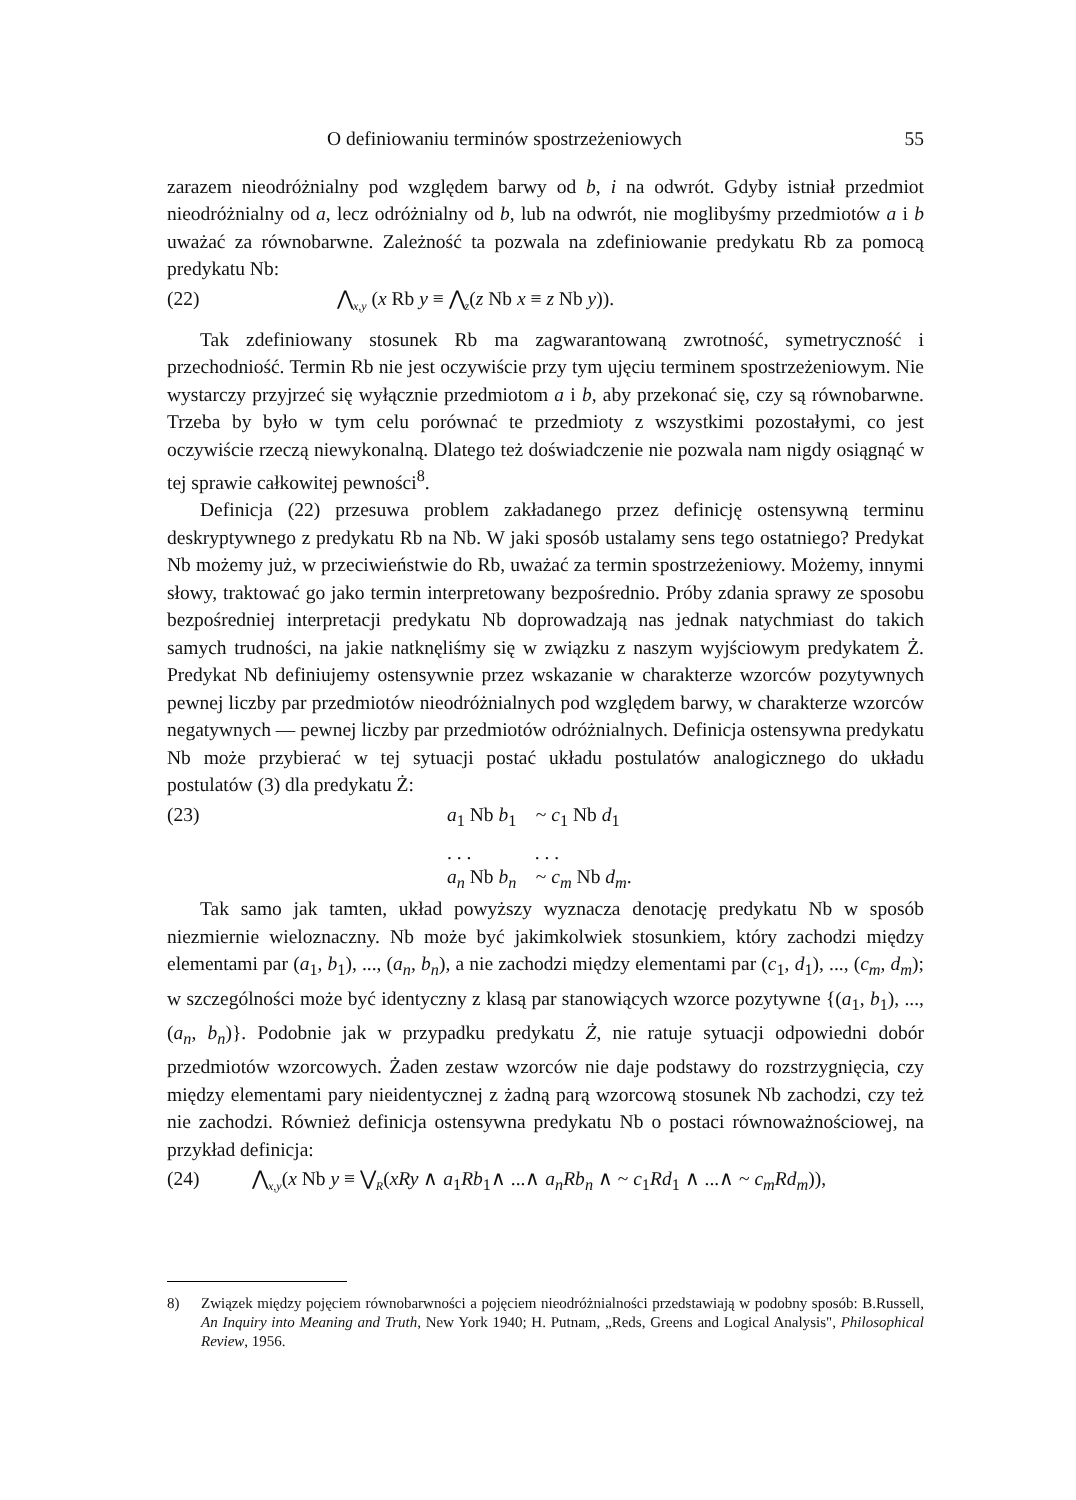O definiowaniu terminów spostrzeżeniowych 55
zarazem nieodróżnialny pod względem barwy od b, i na odwrót. Gdyby istniał przedmiot nieodróżnialny od a, lecz odróżnialny od b, lub na odwrót, nie moglibyśmy przedmiotów a i b uważać za równobarwne. Zależność ta pozwala na zdefiniowanie predykatu Rb za pomocą predykatu Nb:
(22) ⋀<sub>x,y</sub> (x Rb y ≡ ⋀<sub>z</sub>(z Nb x ≡ z Nb y)).
Tak zdefiniowany stosunek Rb ma zagwarantowaną zwrotność, symetryczność i przechodniość. Termin Rb nie jest oczywiście przy tym ujęciu terminem spostrzeżeniowym. Nie wystarczy przyjrzeć się wyłącznie przedmiotom a i b, aby przekonać się, czy są równobarwne. Trzeba by było w tym celu porównać te przedmioty z wszystkimi pozostałymi, co jest oczywiście rzeczą niewykonalną. Dlatego też doświadczenie nie pozwala nam nigdy osiągnąć w tej sprawie całkowitej pewności<sup>8</sup>.
Definicja (22) przesuwa problem zakładanego przez definicję ostensywną terminu deskryptywnego z predykatu Rb na Nb. W jaki sposób ustalamy sens tego ostatniego? Predykat Nb możemy już, w przeciwieństwie do Rb, uważać za termin spostrzeżeniowy. Możemy, innymi słowy, traktować go jako termin interpretowany bezpośrednio. Próby zdania sprawy ze sposobu bezpośredniej interpretacji predykatu Nb doprowadzają nas jednak natychmiast do takich samych trudności, na jakie natknęliśmy się w związku z naszym wyjściowym predykatem Ż. Predykat Nb definiujemy ostensywnie przez wskazanie w charakterze wzorców pozytywnych pewnej liczby par przedmiotów nieodróżnialnych pod względem barwy, w charakterze wzorców negatywnych — pewnej liczby par przedmiotów odróżnialnych. Definicja ostensywna predykatu Nb może przybierać w tej sytuacji postać układu postulatów analogicznego do układu postulatów (3) dla predykatu Ż:
(23) a<sub>1</sub> Nb b<sub>1</sub> ~ c<sub>1</sub> Nb d<sub>1</sub>
. . . . . .
a<sub>n</sub> Nb b<sub>n</sub> ~ c<sub>m</sub> Nb d<sub>m</sub>.
Tak samo jak tamten, układ powyższy wyznacza denotację predykatu Nb w sposób niezmiernie wieloznaczny. Nb może być jakimkolwiek stosunkiem, który zachodzi między elementami par (a<sub>1</sub>, b<sub>1</sub>), ..., (a<sub>n</sub>, b<sub>n</sub>), a nie zachodzi między elementami par (c<sub>1</sub>, d<sub>1</sub>), ..., (c<sub>m</sub>, d<sub>m</sub>); w szczególności może być identyczny z klasą par stanowiących wzorce pozytywne {(a<sub>1</sub>, b<sub>1</sub>), ..., (a<sub>n</sub>, b<sub>n</sub>)}. Podobnie jak w przypadku predykatu Ż, nie ratuje sytuacji odpowiedni dobór przedmiotów wzorcowych. Żaden zestaw wzorców nie daje podstawy do rozstrzygnięcia, czy między elementami pary nieidentycznej z żadną parą wzorcową stosunek Nb zachodzi, czy też nie zachodzi. Również definicja ostensywna predykatu Nb o postaci równoważnościowej, na przykład definicja:
(24) ⋀<sub>x,y</sub>(x Nb y ≡ ⋁<sub>R</sub>(xRy ∧ a<sub>1</sub>Rb<sub>1</sub>∧ ...∧ a<sub>n</sub>Rb<sub>n</sub> ∧ ~ c<sub>1</sub>Rd<sub>1</sub> ∧ ...∧ ~ c<sub>m</sub>Rd<sub>m</sub>)),
8) Związek między pojęciem równobarwności a pojęciem nieodróżnialności przedstawiają w podobny sposób: B.Russell, An Inquiry into Meaning and Truth, New York 1940; H. Putnam, „Reds, Greens and Logical Analysis", Philosophical Review, 1956.